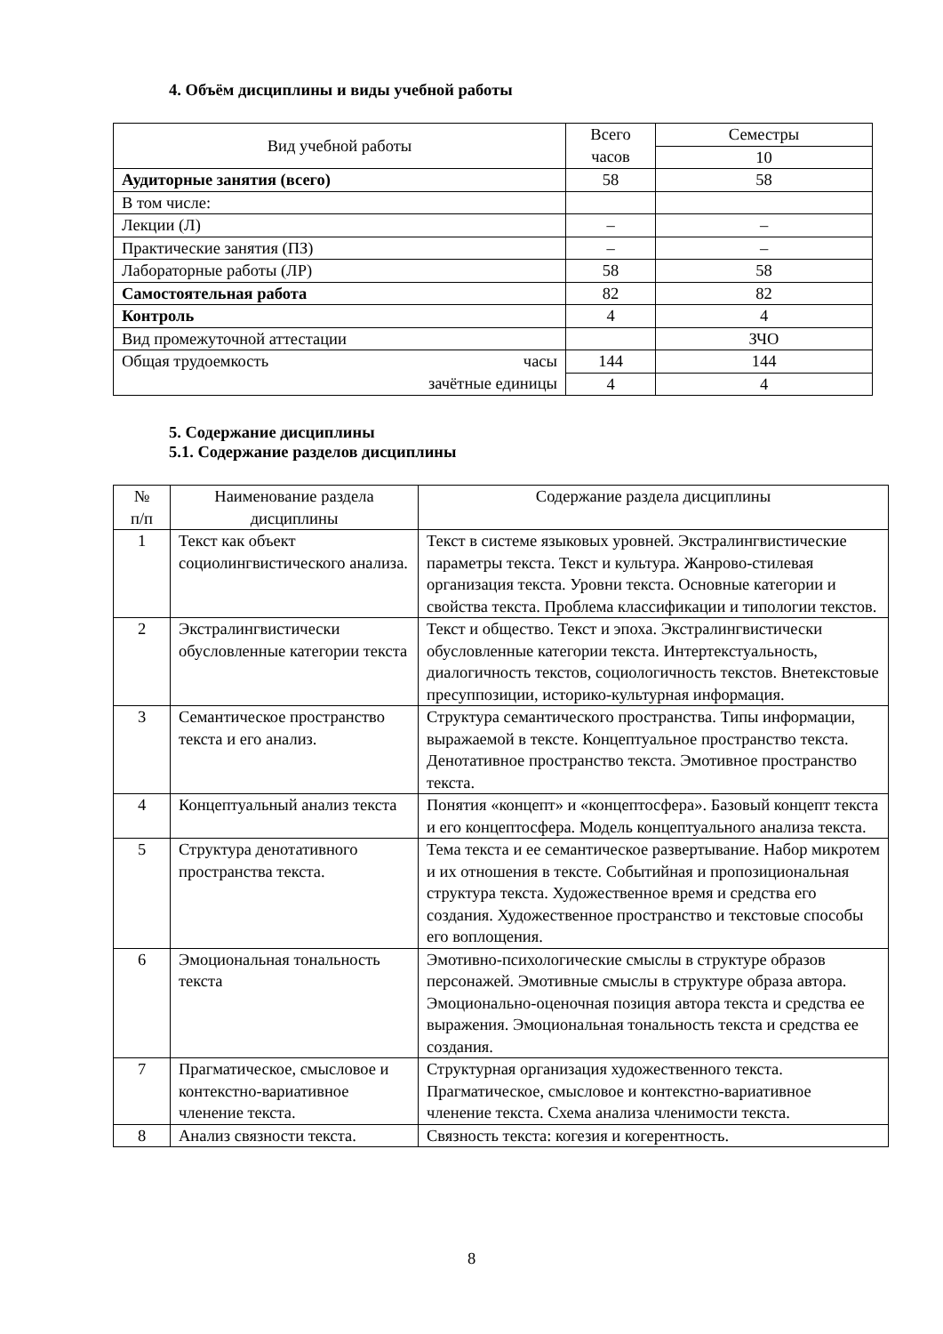4. Объём дисциплины и виды учебной работы
| Вид учебной работы | Всего часов | Семестры |
| | | 10 |
| Аудиторные занятия (всего) | 58 | 58 |
| В том числе: | | |
| Лекции (Л) | – | – |
| Практические занятия (ПЗ) | – | – |
| Лабораторные работы (ЛР) | 58 | 58 |
| Самостоятельная работа | 82 | 82 |
| Контроль | 4 | 4 |
| Вид промежуточной аттестации | | ЗЧО |
| Общая трудоемкость часы зачётные единицы | 144 | 144 |
| | 4 | 4 |
5. Содержание дисциплины
5.1. Содержание разделов дисциплины
| № п/п | Наименование раздела дисциплины | Содержание раздела дисциплины |
| 1 | Текст как объект социолингвистического анализа. | Текст в системе языковых уровней. Экстралингвистические параметры текста. Текст и культура. Жанрово-стилевая организация текста. Уровни текста. Основные категории и свойства текста. Проблема классификации и типологии текстов. |
| 2 | Экстралингвистически обусловленные категории текста | Текст и общество. Текст и эпоха. Экстралингвистически обусловленные категории текста. Интертекстуальность, диалогичность текстов, социологичность текстов. Внетекстовые пресуппозиции, историко-культурная информация. |
| 3 | Семантическое пространство текста и его анализ. | Структура семантического пространства. Типы информации, выражаемой в тексте. Концептуальное пространство текста. Денотативное пространство текста. Эмотивное пространство текста. |
| 4 | Концептуальный анализ текста | Понятия «концепт» и «концептосфера». Базовый концепт текста и его концептосфера. Модель концептуального анализа текста. |
| 5 | Структура денотативного пространства текста. | Тема текста и ее семантическое развертывание. Набор микротем и их отношения в тексте. Событийная и пропозициональная структура текста. Художественное время и средства его создания. Художественное пространство и текстовые способы его воплощения. |
| 6 | Эмоциональная тональность текста | Эмотивно-психологические смыслы в структуре образов персонажей. Эмотивные смыслы в структуре образа автора. Эмоционально-оценочная позиция автора текста и средства ее выражения. Эмоциональная тональность текста и средства ее создания. |
| 7 | Прагматическое, смысловое и контекстно-вариативное членение текста. | Структурная организация художественного текста. Прагматическое, смысловое и контекстно-вариативное членение текста. Схема анализа членимости текста. |
| 8 | Анализ связности текста. | Связность текста: когезия и когерентность. |
8